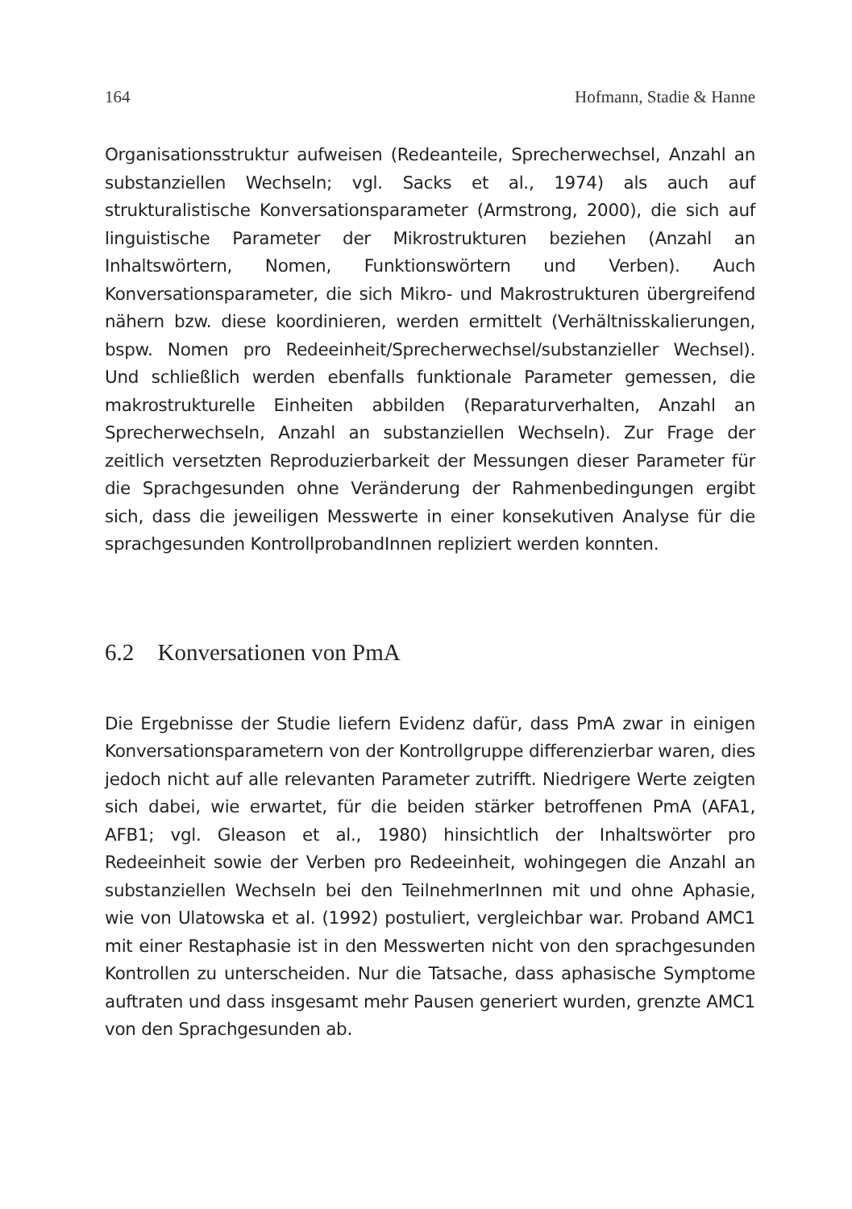164 Hofmann, Stadie & Hanne
Organisationsstruktur aufweisen (Redeanteile, Sprecherwechsel, Anzahl an substanziellen Wechseln; vgl. Sacks et al., 1974) als auch auf strukturalistische Konversationsparameter (Armstrong, 2000), die sich auf linguistische Parameter der Mikrostrukturen beziehen (Anzahl an Inhaltswörtern, Nomen, Funktionswörtern und Verben). Auch Konversationsparameter, die sich Mikro- und Makrostrukturen übergreifend nähern bzw. diese koordinieren, werden ermittelt (Verhältnisskalierungen, bspw. Nomen pro Redeeinheit/Sprecherwechsel/substanzieller Wechsel). Und schließlich werden ebenfalls funktionale Parameter gemessen, die makrostrukturelle Einheiten abbilden (Reparaturverhalten, Anzahl an Sprecherwechseln, Anzahl an substanziellen Wechseln). Zur Frage der zeitlich versetzten Reproduzierbarkeit der Messungen dieser Parameter für die Sprachgesunden ohne Veränderung der Rahmenbedingungen ergibt sich, dass die jeweiligen Messwerte in einer konsekutiven Analyse für die sprachgesunden KontrollprobandInnen repliziert werden konnten.
6.2 Konversationen von PmA
Die Ergebnisse der Studie liefern Evidenz dafür, dass PmA zwar in einigen Konversationsparametern von der Kontrollgruppe differenzierbar waren, dies jedoch nicht auf alle relevanten Parameter zutrifft. Niedrigere Werte zeigten sich dabei, wie erwartet, für die beiden stärker betroffenen PmA (AFA1, AFB1; vgl. Gleason et al., 1980) hinsichtlich der Inhaltswörter pro Redeeinheit sowie der Verben pro Redeeinheit, wohingegen die Anzahl an substanziellen Wechseln bei den TeilnehmerInnen mit und ohne Aphasie, wie von Ulatowska et al. (1992) postuliert, vergleichbar war. Proband AMC1 mit einer Restaphasie ist in den Messwerten nicht von den sprachgesunden Kontrollen zu unterscheiden. Nur die Tatsache, dass aphasische Symptome auftraten und dass insgesamt mehr Pausen generiert wurden, grenzte AMC1 von den Sprachgesunden ab.